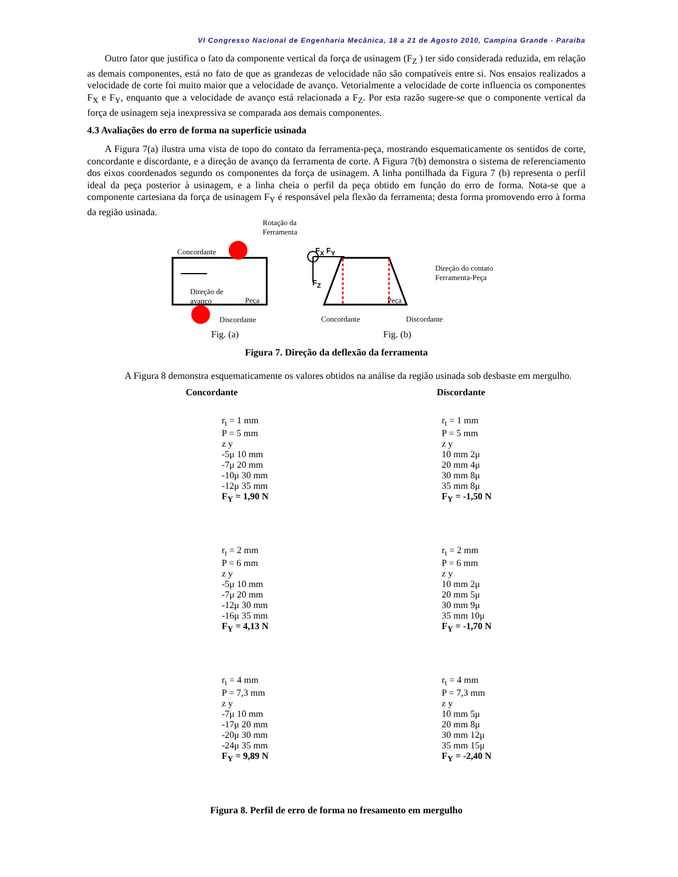VI Congresso Nacional de Engenharia Mecânica, 18 a 21 de Agosto 2010, Campina Grande - Paraíba
Outro fator que justifica o fato da componente vertical da força de usinagem (F<sub>Z</sub> ) ter sido considerada reduzida, em relação as demais componentes, está no fato de que as grandezas de velocidade não são compatíveis entre si. Nos ensaios realizados a velocidade de corte foi muito maior que a velocidade de avanço. Vetorialmente a velocidade de corte influencia os componentes F<sub>X</sub> e F<sub>Y</sub>, enquanto que a velocidade de avanço está relacionada a F<sub>Z</sub>. Por esta razão sugere-se que o componente vertical da força de usinagem seja inexpressiva se comparada aos demais componentes.
4.3 Avaliações do erro de forma na superfície usinada
A Figura 7(a) ilustra uma vista de topo do contato da ferramenta-peça, mostrando esquematicamente os sentidos de corte, concordante e discordante, e a direção de avanço da ferramenta de corte. A Figura 7(b) demonstra o sistema de referenciamento dos eixos coordenados segundo os componentes da força de usinagem. A linha pontilhada da Figura 7 (b) representa o perfil ideal da peça posterior à usinagem, e a linha cheia o perfil da peça obtido em função do erro de forma. Nota-se que a componente cartesiana da força de usinagem F<sub>Y</sub> é responsável pela flexão da ferramenta; desta forma promovendo erro à forma da região usinada.
Rotação da
Ferramenta
Concordante
Direção de
avanço
Peça
Discordante
F<sub>X</sub> F<sub>Y</sub>
F<sub>Z</sub>
Peça
Direção do contato
Ferramenta-Peça
Concordante Discordante
Fig. (a) Fig. (b)
Figura 7. Direção da deflexão da ferramenta
A Figura 8 demonstra esquematicamente os valores obtidos na análise da região usinada sob desbaste em mergulho.
Concordante
Discordante
r<sub>t</sub> = 1 mm
P = 5 mm
z y
-5μ 10 mm
-7μ 20 mm
-10μ 30 mm
-12μ 35 mm
F<sub>Y</sub> = 1,90 N
r<sub>t</sub> = 1 mm
P = 5 mm
z y
10 mm 2μ
20 mm 4μ
30 mm 8μ
35 mm 8μ
F<sub>Y</sub> = -1,50 N
r<sub>t</sub> = 2 mm
P = 6 mm
z y
-5μ 10 mm
-7μ 20 mm
-12μ 30 mm
-16μ 35 mm
F<sub>Y</sub> = 4,13 N
r<sub>t</sub> = 2 mm
P = 6 mm
z y
10 mm 2μ
20 mm 5μ
30 mm 9μ
35 mm 10μ
F<sub>Y</sub> = -1,70 N
r<sub>t</sub> = 4 mm
P = 7,3 mm
z y
-7μ 10 mm
-17μ 20 mm
-20μ 30 mm
-24μ 35 mm
F<sub>Y</sub> = 9,89 N
r<sub>t</sub> = 4 mm
P = 7,3 mm
z y
10 mm 5μ
20 mm 8μ
30 mm 12μ
35 mm 15μ
F<sub>Y</sub> = -2,40 N
Figura 8. Perfil de erro de forma no fresamento em mergulho